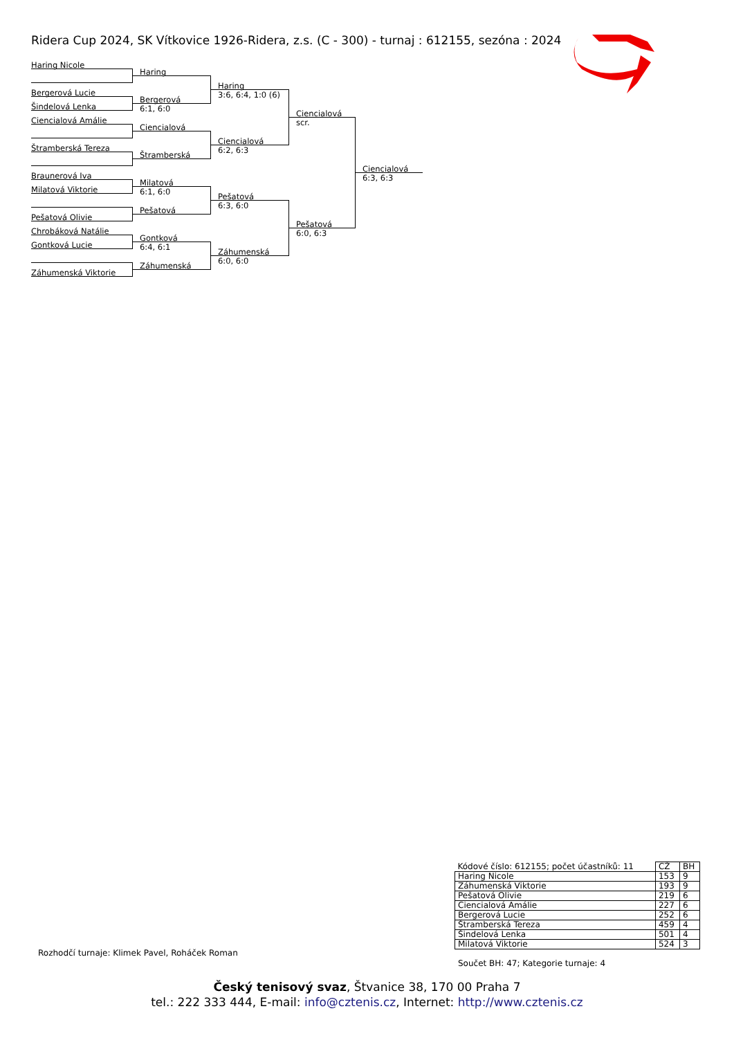Ridera Cup 2024, SK Vítkovice 1926-Ridera, z.s. (C - 300) - turnaj : 612155, sezóna : 2024
Haring Nicole
Bergerová Lucie
Šindelová Lenka
Ciencialová Amálie
Štramberská Tereza
Braunerová Iva
Milatová Viktorie
Pešatová Olivie
Chrobáková Natálie
Gontková Lucie
Záhumenská Viktorie
Haring
Bergerová
6:1, 6:0
Ciencialová
Štramberská
Milatová
6:1, 6:0
Pešatová
Gontková
6:4, 6:1
Záhumenská
Haring
3:6, 6:4, 1:0 (6)
Ciencialová
6:2, 6:3
Pešatová
6:3, 6:0
Záhumenská
6:0, 6:0
Ciencialová
scr.
Pešatová
6:0, 6:3
Ciencialová
6:3, 6:3
| Kódové číslo: 612155; počet účastníků: 11 | CŽ | BH |
| Haring Nicole | 153 | 9 |
| Záhumenská Viktorie | 193 | 9 |
| Pešatová Olivie | 219 | 6 |
| Ciencialová Amálie | 227 | 6 |
| Bergerová Lucie | 252 | 6 |
| Štramberská Tereza | 459 | 4 |
| Šindelová Lenka | 501 | 4 |
| Milatová Viktorie | 524 | 3 |
Rozhodčí turnaje: Klimek Pavel, Roháček Roman
Součet BH: 47; Kategorie turnaje: 4
Český tenisový svaz, Štvanice 38, 170 00 Praha 7
tel.: 222 333 444, E-mail: info@cztenis.cz, Internet: http://www.cztenis.cz